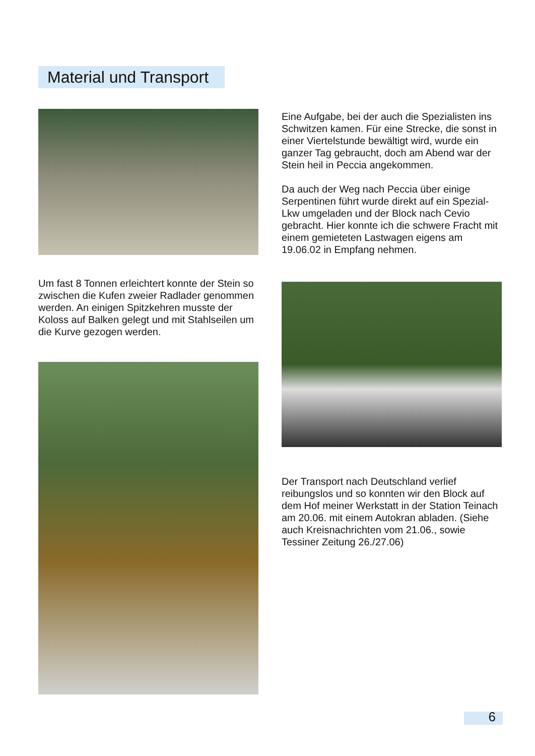Material und Transport
Um fast 8 Tonnen erleichtert konnte der Stein so zwischen die Kufen zweier Radlader genommen werden. An einigen Spitzkehren musste der Koloss auf Balken gelegt und mit Stahlseilen um die Kurve gezogen werden.
Eine Aufgabe, bei der auch die Spezialisten ins Schwitzen kamen. Für eine Strecke, die sonst in einer Viertelstunde bewältigt wird, wurde ein ganzer Tag gebraucht, doch am Abend war der Stein heil in Peccia angekommen.
Da auch der Weg nach Peccia über einige Serpentinen führt wurde direkt auf ein Spezial-Lkw umgeladen und der Block nach Cevio gebracht. Hier konnte ich die schwere Fracht mit einem gemieteten Lastwagen eigens am 19.06.02 in Empfang nehmen.
Der Transport nach Deutschland verlief reibungslos und so konnten wir den Block auf dem Hof meiner Werkstatt in der Station Teinach am 20.06. mit einem Autokran abladen. (Siehe auch Kreisnachrichten vom 21.06., sowie Tessiner Zeitung 26./27.06)
6